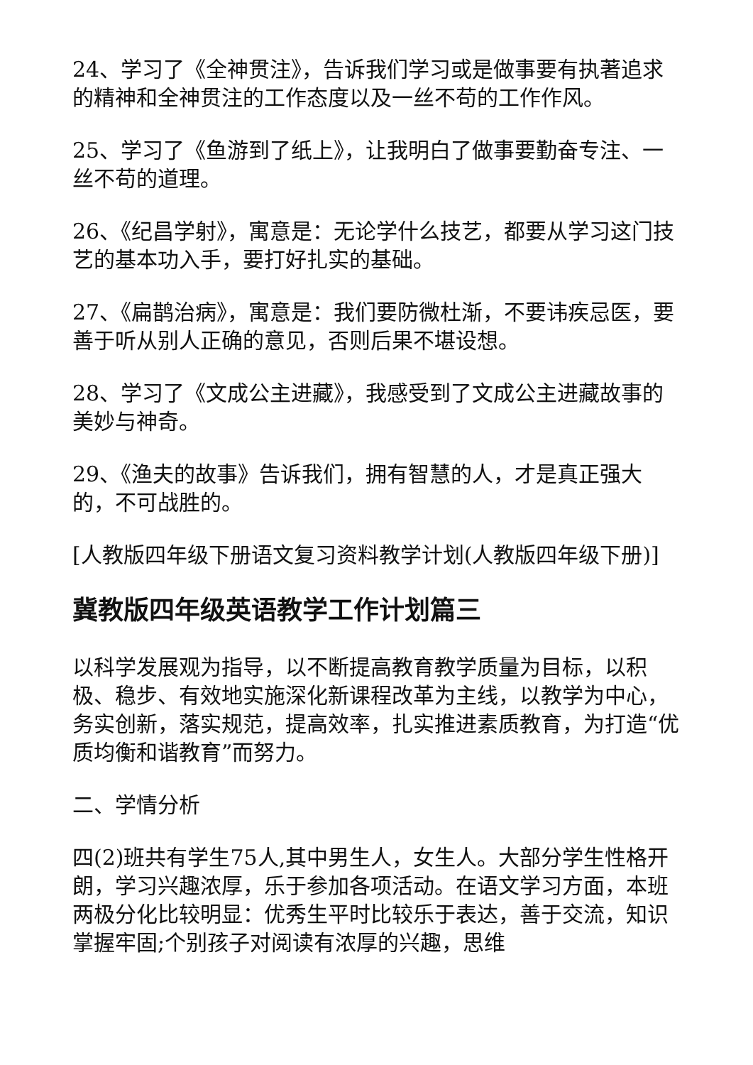24、学习了《全神贯注》，告诉我们学习或是做事要有执著追求的精神和全神贯注的工作态度以及一丝不苟的工作作风。
25、学习了《鱼游到了纸上》，让我明白了做事要勤奋专注、一丝不苟的道理。
26、《纪昌学射》，寓意是：无论学什么技艺，都要从学习这门技艺的基本功入手，要打好扎实的基础。
27、《扁鹊治病》，寓意是：我们要防微杜渐，不要讳疾忌医，要善于听从别人正确的意见，否则后果不堪设想。
28、学习了《文成公主进藏》，我感受到了文成公主进藏故事的美妙与神奇。
29、《渔夫的故事》告诉我们，拥有智慧的人，才是真正强大的，不可战胜的。
[人教版四年级下册语文复习资料教学计划(人教版四年级下册)]
冀教版四年级英语教学工作计划篇三
以科学发展观为指导，以不断提高教育教学质量为目标，以积极、稳步、有效地实施深化新课程改革为主线，以教学为中心，务实创新，落实规范，提高效率，扎实推进素质教育，为打造“优质均衡和谐教育”而努力。
二、学情分析
四(2)班共有学生75人,其中男生人，女生人。大部分学生性格开朗，学习兴趣浓厚，乐于参加各项活动。在语文学习方面，本班两极分化比较明显：优秀生平时比较乐于表达，善于交流，知识掌握牢固;个别孩子对阅读有浓厚的兴趣，思维